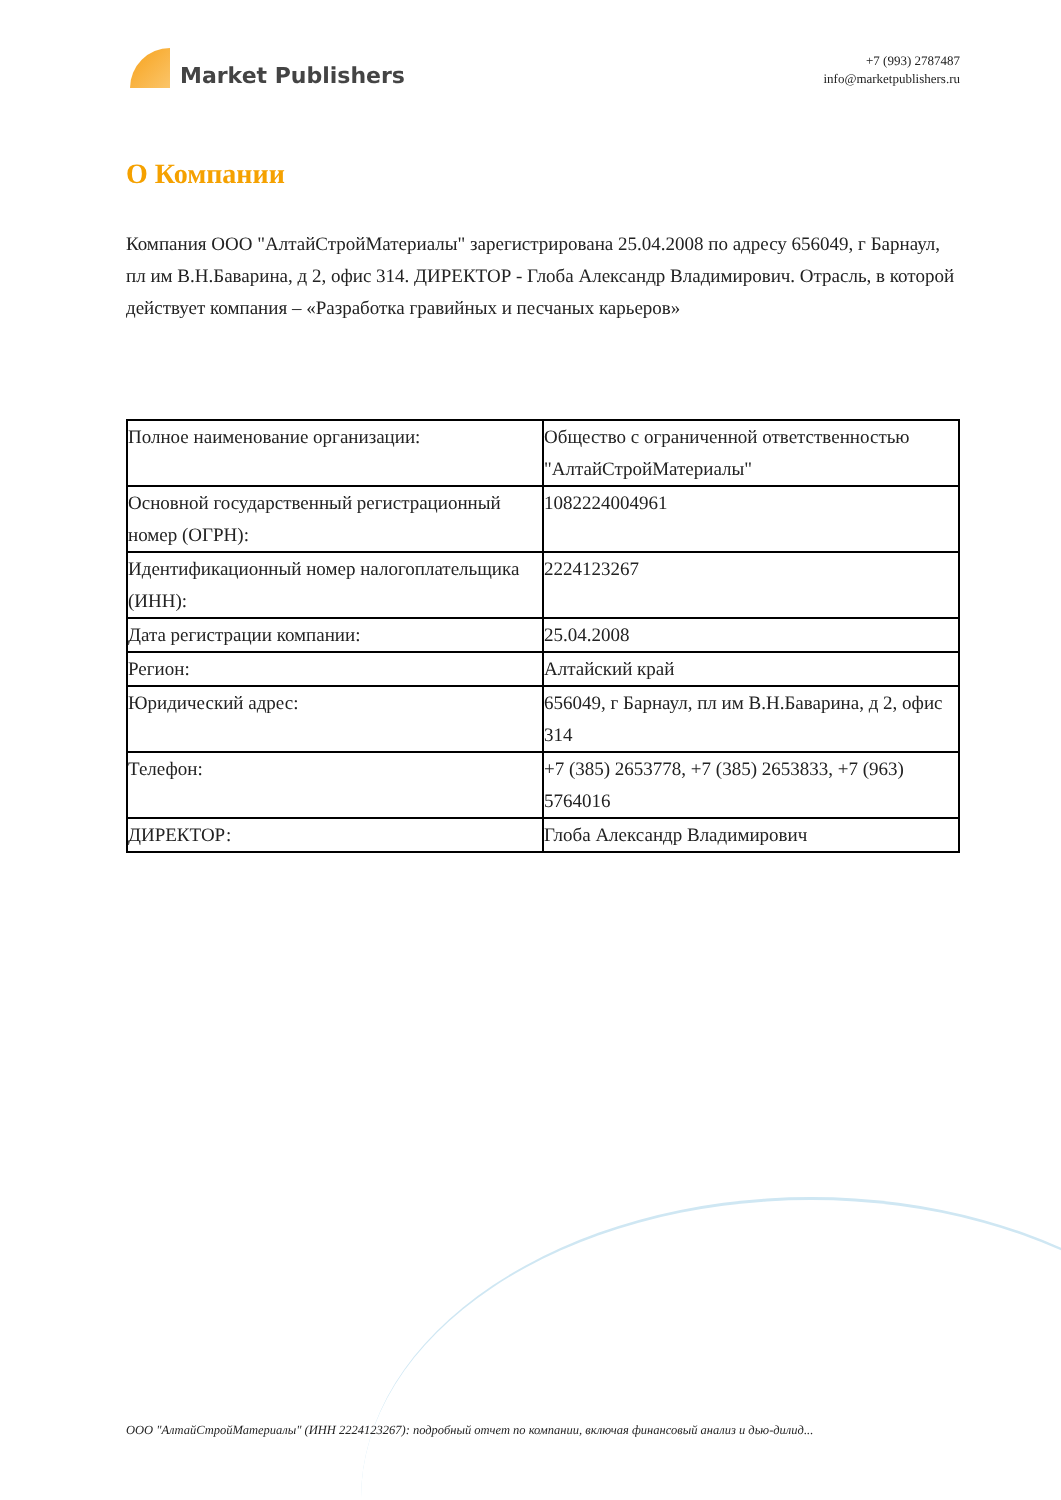Market Publishers
+7 (993) 2787487
info@marketpublishers.ru
О Компании
Компания ООО "АлтайСтройМатериалы" зарегистрирована 25.04.2008 по адресу 656049, г Барнаул, пл им В.Н.Баварина, д 2, офис 314. ДИРЕКТОР - Глоба Александр Владимирович. Отрасль, в которой действует компания – «Разработка гравийных и песчаных карьеров»
| Полное наименование организации: | Общество с ограниченной ответственностью "АлтайСтройМатериалы" |
| Основной государственный регистрационный номер (ОГРН): | 1082224004961 |
| Идентификационный номер налогоплательщика (ИНН): | 2224123267 |
| Дата регистрации компании: | 25.04.2008 |
| Регион: | Алтайский край |
| Юридический адрес: | 656049, г Барнаул, пл им В.Н.Баварина, д 2, офис 314 |
| Телефон: | +7 (385) 2653778, +7 (385) 2653833, +7 (963) 5764016 |
| ДИРЕКТОР: | Глоба Александр Владимирович |
ООО "АлтайСтройМатериалы" (ИНН 2224123267): подробный отчет по компании, включая финансовый анализ и дью-дилид...